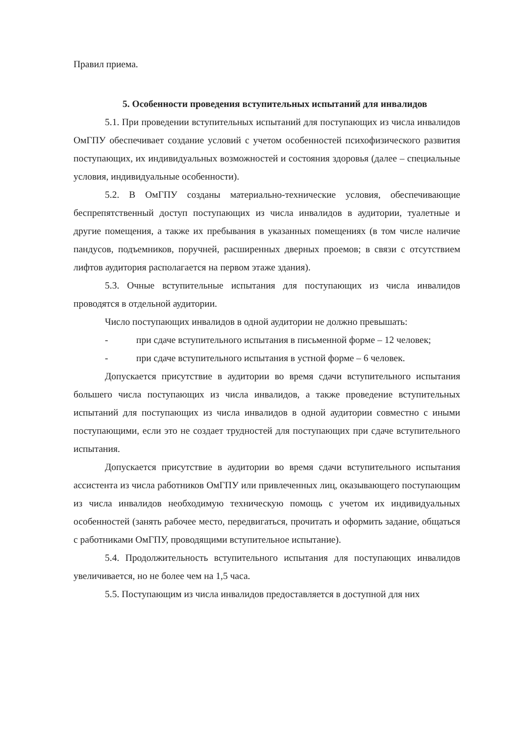Правил приема.
5. Особенности проведения вступительных испытаний для инвалидов
5.1. При проведении вступительных испытаний для поступающих из числа инвалидов ОмГПУ обеспечивает создание условий с учетом особенностей психофизического развития поступающих, их индивидуальных возможностей и состояния здоровья (далее – специальные условия, индивидуальные особенности).
5.2. В ОмГПУ созданы материально-технические условия, обеспечивающие беспрепятственный доступ поступающих из числа инвалидов в аудитории, туалетные и другие помещения, а также их пребывания в указанных помещениях (в том числе наличие пандусов, подъемников, поручней, расширенных дверных проемов; в связи с отсутствием лифтов аудитория располагается на первом этаже здания).
5.3. Очные вступительные испытания для поступающих из числа инвалидов проводятся в отдельной аудитории.
Число поступающих инвалидов в одной аудитории не должно превышать:
- при сдаче вступительного испытания в письменной форме – 12 человек;
- при сдаче вступительного испытания в устной форме – 6 человек.
Допускается присутствие в аудитории во время сдачи вступительного испытания большего числа поступающих из числа инвалидов, а также проведение вступительных испытаний для поступающих из числа инвалидов в одной аудитории совместно с иными поступающими, если это не создает трудностей для поступающих при сдаче вступительного испытания.
Допускается присутствие в аудитории во время сдачи вступительного испытания ассистента из числа работников ОмГПУ или привлеченных лиц, оказывающего поступающим из числа инвалидов необходимую техническую помощь с учетом их индивидуальных особенностей (занять рабочее место, передвигаться, прочитать и оформить задание, общаться с работниками ОмГПУ, проводящими вступительное испытание).
5.4. Продолжительность вступительного испытания для поступающих инвалидов увеличивается, но не более чем на 1,5 часа.
5.5. Поступающим из числа инвалидов предоставляется в доступной для них